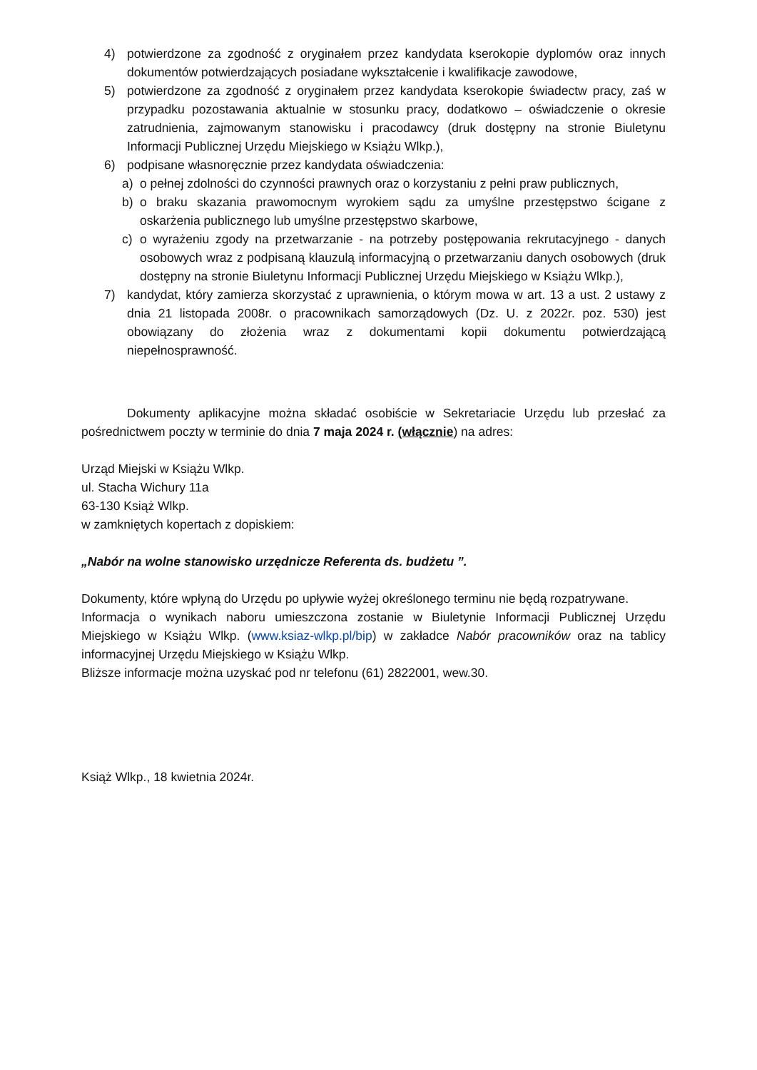4) potwierdzone za zgodność z oryginałem przez kandydata kserokopie dyplomów oraz innych dokumentów potwierdzających posiadane wykształcenie i kwalifikacje zawodowe,
5) potwierdzone za zgodność z oryginałem przez kandydata kserokopie świadectw pracy, zaś w przypadku pozostawania aktualnie w stosunku pracy, dodatkowo – oświadczenie o okresie zatrudnienia, zajmowanym stanowisku i pracodawcy (druk dostępny na stronie Biuletynu Informacji Publicznej Urzędu Miejskiego w Książu Wlkp.),
6) podpisane własnoręcznie przez kandydata oświadczenia:
a) o pełnej zdolności do czynności prawnych oraz o korzystaniu z pełni praw publicznych,
b) o braku skazania prawomocnym wyrokiem sądu za umyślne przestępstwo ścigane z oskarżenia publicznego lub umyślne przestępstwo skarbowe,
c) o wyrażeniu zgody na przetwarzanie - na potrzeby postępowania rekrutacyjnego - danych osobowych wraz z podpisaną klauzulą informacyjną o przetwarzaniu danych osobowych (druk dostępny na stronie Biuletynu Informacji Publicznej Urzędu Miejskiego w Książu Wlkp.),
7) kandydat, który zamierza skorzystać z uprawnienia, o którym mowa w art. 13 a ust. 2 ustawy z dnia 21 listopada 2008r. o pracownikach samorządowych (Dz. U. z 2022r. poz. 530) jest obowiązany do złożenia wraz z dokumentami kopii dokumentu potwierdzającą niepełnosprawność.
Dokumenty aplikacyjne można składać osobiście w Sekretariacie Urzędu lub przesłać za pośrednictwem poczty w terminie do dnia 7 maja 2024 r. (włącznie) na adres:
Urząd Miejski w Książu Wlkp.
ul. Stacha Wichury 11a
63-130 Książ Wlkp.
w zamkniętych kopertach z dopiskiem:
„Nabór na wolne stanowisko urzędnicze Referenta ds. budżetu ”.
Dokumenty, które wpłyną do Urzędu po upływie wyżej określonego terminu nie będą rozpatrywane.
Informacja o wynikach naboru umieszczona zostanie w Biuletynie Informacji Publicznej Urzędu Miejskiego w Książu Wlkp. (www.ksiaz-wlkp.pl/bip) w zakładce Nabór pracowników oraz na tablicy informacyjnej Urzędu Miejskiego w Książu Wlkp.
Bliższe informacje można uzyskać pod nr telefonu (61) 2822001, wew.30.
Książ Wlkp., 18 kwietnia 2024r.